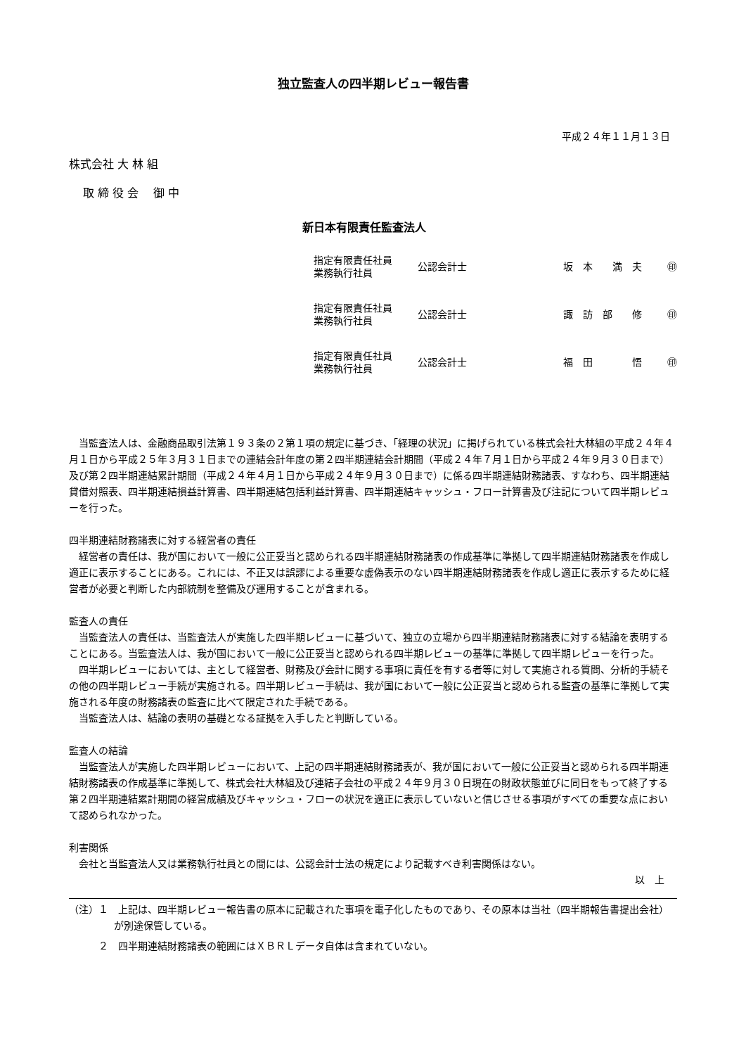独立監査人の四半期レビュー報告書
平成２４年１１月１３日
株式会社 大 林 組
取 締 役 会　 御 中
新日本有限責任監査法人
| 指定有限責任社員 業務執行社員 | 公認会計士 | 坂 本 満 夫 | ㊞ |
| 指定有限責任社員 業務執行社員 | 公認会計士 | 諏 訪 部 修 | ㊞ |
| 指定有限責任社員 業務執行社員 | 公認会計士 | 福 田 悟 | ㊞ |
当監査法人は、金融商品取引法第１９３条の２第１項の規定に基づき、「経理の状況」に掲げられている株式会社大林組の平成２４年４月１日から平成２５年３月３１日までの連結会計年度の第２四半期連結会計期間（平成２４年７月１日から平成２４年９月３０日まで）及び第２四半期連結累計期間（平成２４年４月１日から平成２４年９月３０日まで）に係る四半期連結財務諸表、すなわち、四半期連結貸借対照表、四半期連結損益計算書、四半期連結包括利益計算書、四半期連結キャッシュ・フロー計算書及び注記について四半期レビューを行った。
四半期連結財務諸表に対する経営者の責任
経営者の責任は、我が国において一般に公正妥当と認められる四半期連結財務諸表の作成基準に準拠して四半期連結財務諸表を作成し適正に表示することにある。これには、不正又は誤謬による重要な虚偽表示のない四半期連結財務諸表を作成し適正に表示するために経営者が必要と判断した内部統制を整備及び運用することが含まれる。
監査人の責任
当監査法人の責任は、当監査法人が実施した四半期レビューに基づいて、独立の立場から四半期連結財務諸表に対する結論を表明することにある。当監査法人は、我が国において一般に公正妥当と認められる四半期レビューの基準に準拠して四半期レビューを行った。
四半期レビューにおいては、主として経営者、財務及び会計に関する事項に責任を有する者等に対して実施される質問、分析的手続その他の四半期レビュー手続が実施される。四半期レビュー手続は、我が国において一般に公正妥当と認められる監査の基準に準拠して実施される年度の財務諸表の監査に比べて限定された手続である。
当監査法人は、結論の表明の基礎となる証拠を入手したと判断している。
監査人の結論
当監査法人が実施した四半期レビューにおいて、上記の四半期連結財務諸表が、我が国において一般に公正妥当と認められる四半期連結財務諸表の作成基準に準拠して、株式会社大林組及び連結子会社の平成２４年９月３０日現在の財政状態並びに同日をもって終了する第２四半期連結累計期間の経営成績及びキャッシュ・フローの状況を適正に表示していないと信じさせる事項がすべての重要な点において認められなかった。
利害関係
会社と当監査法人又は業務執行社員との間には、公認会計士法の規定により記載すべき利害関係はない。
以　上
（注）１　上記は、四半期レビュー報告書の原本に記載された事項を電子化したものであり、その原本は当社（四半期報告書提出会社）が別途保管している。
　　　２　四半期連結財務諸表の範囲にはＸＢＲＬデータ自体は含まれていない。